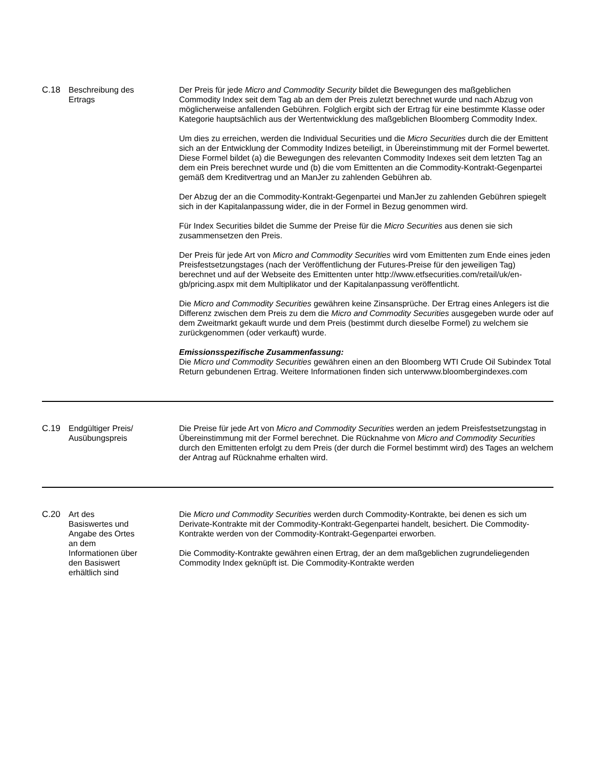| C.18 | Beschreibung des Ertrags | Der Preis für jede Micro and Commodity Security bildet die Bewegungen des maßgeblichen Commodity Index seit dem Tag ab an dem der Preis zuletzt berechnet wurde und nach Abzug von möglicherweise anfallenden Gebühren. Folglich ergibt sich der Ertrag für eine bestimmte Klasse oder Kategorie hauptsächlich aus der Wertentwicklung des maßgeblichen Bloomberg Commodity Index. Um dies zu erreichen, werden die Individual Securities und die Micro Securities durch die der Emittent sich an der Entwicklung der Commodity Indizes beteiligt, in Übereinstimmung mit der Formel bewertet. Diese Formel bildet (a) die Bewegungen des relevanten Commodity Indexes seit dem letzten Tag an dem ein Preis berechnet wurde und (b) die vom Emittenten an die Commodity-Kontrakt-Gegenpartei gemäß dem Kreditvertrag und an ManJer zu zahlenden Gebühren ab. Der Abzug der an die Commodity-Kontrakt-Gegenpartei und ManJer zu zahlenden Gebühren spiegelt sich in der Kapitalanpassung wider, die in der Formel in Bezug genommen wird. Für Index Securities bildet die Summe der Preise für die Micro Securities aus denen sie sich zusammensetzen den Preis. Der Preis für jede Art von Micro and Commodity Securities wird vom Emittenten zum Ende eines jeden Preisfestsetzungstages (nach der Veröffentlichung der Futures-Preise für den jeweiligen Tag) berechnet und auf der Webseite des Emittenten unter http://www.etfsecurities.com/retail/uk/en-gb/pricing.aspx mit dem Multiplikator und der Kapitalanpassung veröffentlicht. Die Micro and Commodity Securities gewähren keine Zinsansprüche. Der Ertrag eines Anlegers ist die Differenz zwischen dem Preis zu dem die Micro and Commodity Securities ausgegeben wurde oder auf dem Zweitmarkt gekauft wurde und dem Preis (bestimmt durch dieselbe Formel) zu welchem sie zurückgenommen (oder verkauft) wurde. Emissionsspezifische Zusammenfassung: Die Micro und Commodity Securities gewähren einen an den Bloomberg WTI Crude Oil Subindex Total Return gebundenen Ertrag. Weitere Informationen finden sich unterwww.bloombergindexes.com |
| C.19 | Endgültiger Preis/ Ausübungspreis | Die Preise für jede Art von Micro and Commodity Securities werden an jedem Preisfestsetzungstag in Übereinstimmung mit der Formel berechnet. Die Rücknahme von Micro and Commodity Securities durch den Emittenten erfolgt zu dem Preis (der durch die Formel bestimmt wird) des Tages an welchem der Antrag auf Rücknahme erhalten wird. |
| C.20 | Art des Basiswertes und Angabe des Ortes an dem Informationen über den Basiswert erhältlich sind | Die Micro und Commodity Securities werden durch Commodity-Kontrakte, bei denen es sich um Derivate-Kontrakte mit der Commodity-Kontrakt-Gegenpartei handelt, besichert. Die Commodity-Kontrakte werden von der Commodity-Kontrakt-Gegenpartei erworben. Die Commodity-Kontrakte gewähren einen Ertrag, der an dem maßgeblichen zugrundeliegenden Commodity Index geknüpft ist. Die Commodity-Kontrakte werden |